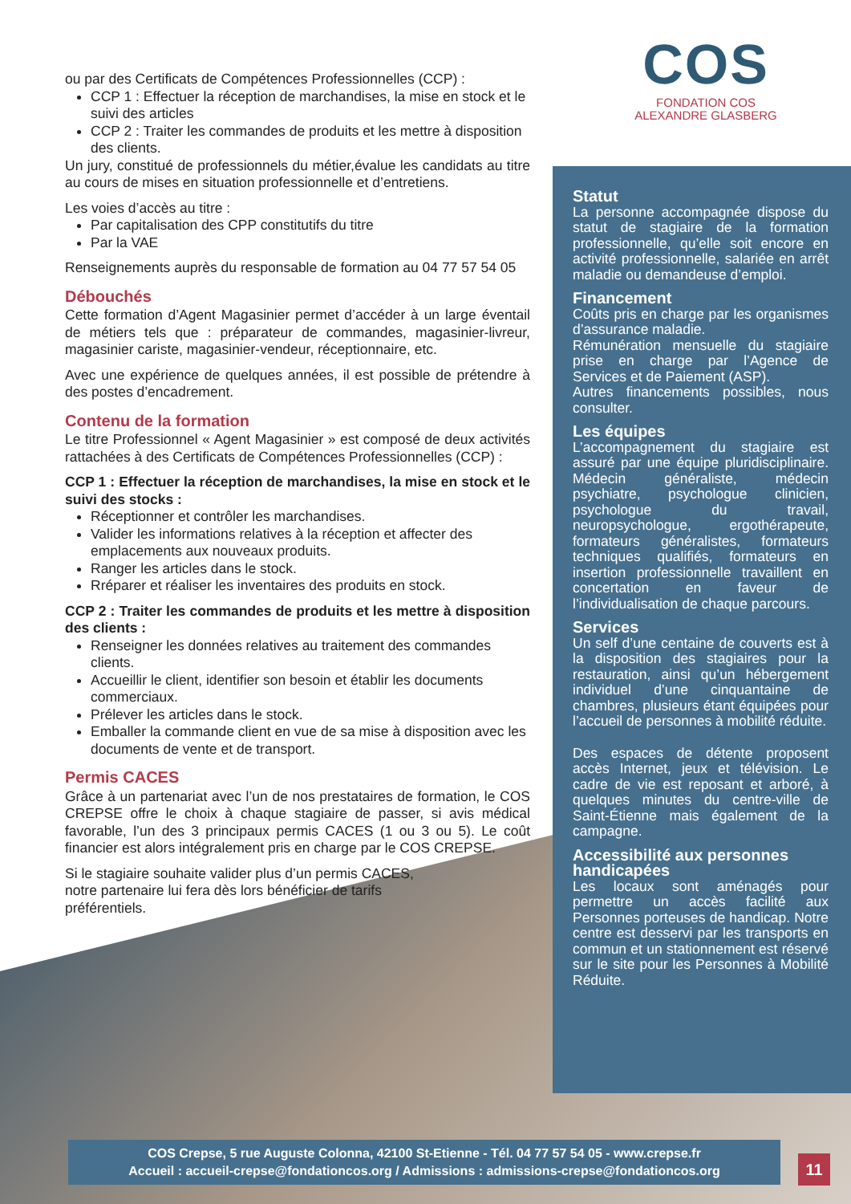ou par des Certificats de Compétences Professionnelles (CCP) :
CCP 1 : Effectuer la réception de marchandises, la mise en stock et le suivi des articles
CCP 2 : Traiter les commandes de produits et les mettre à disposition des clients.
Un jury, constitué de professionnels du métier,évalue les candidats au titre au cours de mises en situation professionnelle et d’entretiens.
Les voies d’accès au titre :
Par capitalisation des CPP constitutifs du titre
Par la VAE
Renseignements auprès du responsable de formation au 04 77 57 54 05
Débouchés
Cette formation d’Agent Magasinier permet d’accéder à un large éventail de métiers tels que : préparateur de commandes, magasinier-livreur, magasinier cariste, magasinier-vendeur, réceptionnaire, etc.
Avec une expérience de quelques années, il est possible de prétendre à des postes d’encadrement.
Contenu de la formation
Le titre Professionnel « Agent Magasinier » est composé de deux activités rattachées à des Certificats de Compétences Professionnelles (CCP) :
CCP 1 : Effectuer la réception de marchandises, la mise en stock et le suivi des stocks :
Réceptionner et contrôler les marchandises.
Valider les informations relatives à la réception et affecter des emplacements aux nouveaux produits.
Ranger les articles dans le stock.
Rréparer et réaliser les inventaires des produits en stock.
CCP 2 : Traiter les commandes de produits et les mettre à disposition des clients :
Renseigner les données relatives au traitement des commandes clients.
Accueillir le client, identifier son besoin et établir les documents commerciaux.
Prélever les articles dans le stock.
Emballer la commande client en vue de sa mise à disposition avec les documents de vente et de transport.
Permis CACES
Grâce à un partenariat avec l’un de nos prestataires de formation, le COS CREPSE offre le choix à chaque stagiaire de passer, si avis médical favorable, l’un des 3 principaux permis CACES (1 ou 3 ou 5). Le coût financier est alors intégralement pris en charge par le COS CREPSE.
Si le stagiaire souhaite valider plus d’un permis CACES, notre partenaire lui fera dès lors bénéficier de tarifs préférentiels.
COS
FONDATION COS
ALEXANDRE GLASBERG
Statut
La personne accompagnée dispose du statut de stagiaire de la formation professionnelle, qu’elle soit encore en activité professionnelle, salariée en arrêt maladie ou demandeuse d’emploi.
Financement
Coûts pris en charge par les organismes d’assurance maladie.
Rémunération mensuelle du stagiaire prise en charge par l’Agence de Services et de Paiement (ASP).
Autres financements possibles, nous consulter.
Les équipes
L’accompagnement du stagiaire est assuré par une équipe pluridisciplinaire. Médecin généraliste, médecin psychiatre, psychologue clinicien, psychologue du travail, neuropsychologue, ergothérapeute, formateurs généralistes, formateurs techniques qualifiés, formateurs en insertion professionnelle travaillent en concertation en faveur de l’individualisation de chaque parcours.
Services
Un self d’une centaine de couverts est à la disposition des stagiaires pour la restauration, ainsi qu’un hébergement individuel d’une cinquantaine de chambres, plusieurs étant équipées pour l’accueil de personnes à mobilité réduite.
Des espaces de détente proposent accès Internet, jeux et télévision. Le cadre de vie est reposant et arboré, à quelques minutes du centre-ville de Saint-Étienne mais également de la campagne.
Accessibilité aux personnes handicapées
Les locaux sont aménagés pour permettre un accès facilité aux Personnes porteuses de handicap. Notre centre est desservi par les transports en commun et un stationnement est réservé sur le site pour les Personnes à Mobilité Réduite.
COS Crepse, 5 rue Auguste Colonna, 42100 St-Etienne - Tél. 04 77 57 54 05 - www.crepse.fr
Accueil : accueil-crepse@fondationcos.org / Admissions : admissions-crepse@fondationcos.org
11